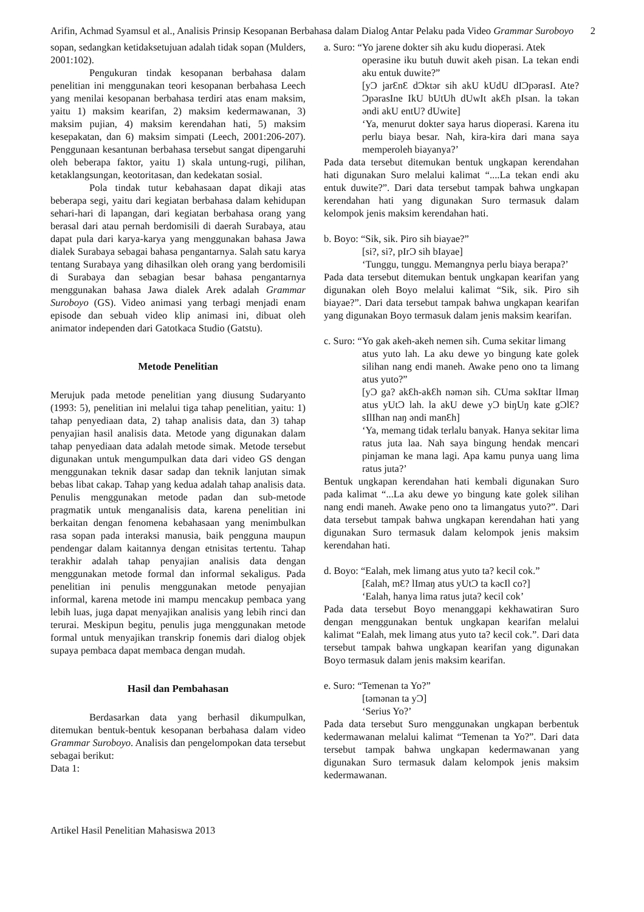Arifin, Achmad Syamsul et al., Analisis Prinsip Kesopanan Berbahasa dalam Dialog Antar Pelaku pada Video Grammar Suroboyo
2
sopan, sedangkan ketidaksetujuan adalah tidak sopan (Mulders, 2001:102).
Pengukuran tindak kesopanan berbahasa dalam penelitian ini menggunakan teori kesopanan berbahasa Leech yang menilai kesopanan berbahasa terdiri atas enam maksim, yaitu 1) maksim kearifan, 2) maksim kedermawanan, 3) maksim pujian, 4) maksim kerendahan hati, 5) maksim kesepakatan, dan 6) maksim simpati (Leech, 2001:206-207). Penggunaan kesantunan berbahasa tersebut sangat dipengaruhi oleh beberapa faktor, yaitu 1) skala untung-rugi, pilihan, ketaklangsungan, keotoritasan, dan kedekatan sosial.
Pola tindak tutur kebahasaan dapat dikaji atas beberapa segi, yaitu dari kegiatan berbahasa dalam kehidupan sehari-hari di lapangan, dari kegiatan berbahasa orang yang berasal dari atau pernah berdomisili di daerah Surabaya, atau dapat pula dari karya-karya yang menggunakan bahasa Jawa dialek Surabaya sebagai bahasa pengantarnya. Salah satu karya tentang Surabaya yang dihasilkan oleh orang yang berdomisili di Surabaya dan sebagian besar bahasa pengantarnya menggunakan bahasa Jawa dialek Arek adalah Grammar Suroboyo (GS). Video animasi yang terbagi menjadi enam episode dan sebuah video klip animasi ini, dibuat oleh animator independen dari Gatotkaca Studio (Gatstu).
Metode Penelitian
Merujuk pada metode penelitian yang diusung Sudaryanto (1993: 5), penelitian ini melalui tiga tahap penelitian, yaitu: 1) tahap penyediaan data, 2) tahap analisis data, dan 3) tahap penyajian hasil analisis data. Metode yang digunakan dalam tahap penyediaan data adalah metode simak. Metode tersebut digunakan untuk mengumpulkan data dari video GS dengan menggunakan teknik dasar sadap dan teknik lanjutan simak bebas libat cakap. Tahap yang kedua adalah tahap analisis data. Penulis menggunakan metode padan dan sub-metode pragmatik untuk menganalisis data, karena penelitian ini berkaitan dengan fenomena kebahasaan yang menimbulkan rasa sopan pada interaksi manusia, baik pengguna maupun pendengar dalam kaitannya dengan etnisitas tertentu. Tahap terakhir adalah tahap penyajian analisis data dengan menggunakan metode formal dan informal sekaligus. Pada penelitian ini penulis menggunakan metode penyajian informal, karena metode ini mampu mencakup pembaca yang lebih luas, juga dapat menyajikan analisis yang lebih rinci dan terurai. Meskipun begitu, penulis juga menggunakan metode formal untuk menyajikan transkrip fonemis dari dialog objek supaya pembaca dapat membaca dengan mudah.
Hasil dan Pembahasan
Berdasarkan data yang berhasil dikumpulkan, ditemukan bentuk-bentuk kesopanan berbahasa dalam video Grammar Suroboyo. Analisis dan pengelompokan data tersebut sebagai berikut:
Data 1:
a. Suro: “Yo jarene dokter sih aku kudu dioperasi. Atek
operasine iku butuh duwit akeh pisan. La tekan endi aku entuk duwite?”
[yƆ jarƐnƐ dƆktər sih akU kUdU dIƆpərasI. Ate? ƆpərasIne IkU bUtUh dUwIt akƐh pIsan. la təkan əndi akU entU? dUwite]
‘Ya, menurut dokter saya harus dioperasi. Karena itu perlu biaya besar. Nah, kira-kira dari mana saya memperoleh biayanya?’
Pada data tersebut ditemukan bentuk ungkapan kerendahan hati digunakan Suro melalui kalimat “....La tekan endi aku entuk duwite?”. Dari data tersebut tampak bahwa ungkapan kerendahan hati yang digunakan Suro termasuk dalam kelompok jenis maksim kerendahan hati.
b. Boyo: “Sik, sik. Piro sih biayae?”
[si?, si?, pIrƆ sih bIayae]
‘Tunggu, tunggu. Memangnya perlu biaya berapa?’
Pada data tersebut ditemukan bentuk ungkapan kearifan yang digunakan oleh Boyo melalui kalimat “Sik, sik. Piro sih biayae?”. Dari data tersebut tampak bahwa ungkapan kearifan yang digunakan Boyo termasuk dalam jenis maksim kearifan.
c. Suro: “Yo gak akeh-akeh nemen sih. Cuma sekitar limang
atus yuto lah. La aku dewe yo bingung kate golek silihan nang endi maneh. Awake peno ono ta limang atus yuto?”
[yƆ ga? akƐh-akƐh nəmən sih. CUma səkItar lImaŋ atus yUtƆ lah. la akU dewe yƆ biŋUŋ kate gƆlƐ? sIlIhan naŋ əndi manƐh]
‘Ya, memang tidak terlalu banyak. Hanya sekitar lima ratus juta laa. Nah saya bingung hendak mencari pinjaman ke mana lagi. Apa kamu punya uang lima ratus juta?’
Bentuk ungkapan kerendahan hati kembali digunakan Suro pada kalimat “...La aku dewe yo bingung kate golek silihan nang endi maneh. Awake peno ono ta limangatus yuto?”. Dari data tersebut tampak bahwa ungkapan kerendahan hati yang digunakan Suro termasuk dalam kelompok jenis maksim kerendahan hati.
d. Boyo: “Ealah, mek limang atus yuto ta? kecil cok.”
[Ɛalah, mƐ? lImaŋ atus yUtƆ ta kəcIl co?]
‘Ealah, hanya lima ratus juta? kecil cok’
Pada data tersebut Boyo menanggapi kekhawatiran Suro dengan menggunakan bentuk ungkapan kearifan melalui kalimat “Ealah, mek limang atus yuto ta? kecil cok.”. Dari data tersebut tampak bahwa ungkapan kearifan yang digunakan Boyo termasuk dalam jenis maksim kearifan.
e. Suro: “Temenan ta Yo?”
[təmənan ta yƆ]
‘Serius Yo?’
Pada data tersebut Suro menggunakan ungkapan berbentuk kedermawanan melalui kalimat “Temenan ta Yo?”. Dari data tersebut tampak bahwa ungkapan kedermawanan yang digunakan Suro termasuk dalam kelompok jenis maksim kedermawanan.
Artikel Hasil Penelitian Mahasiswa 2013